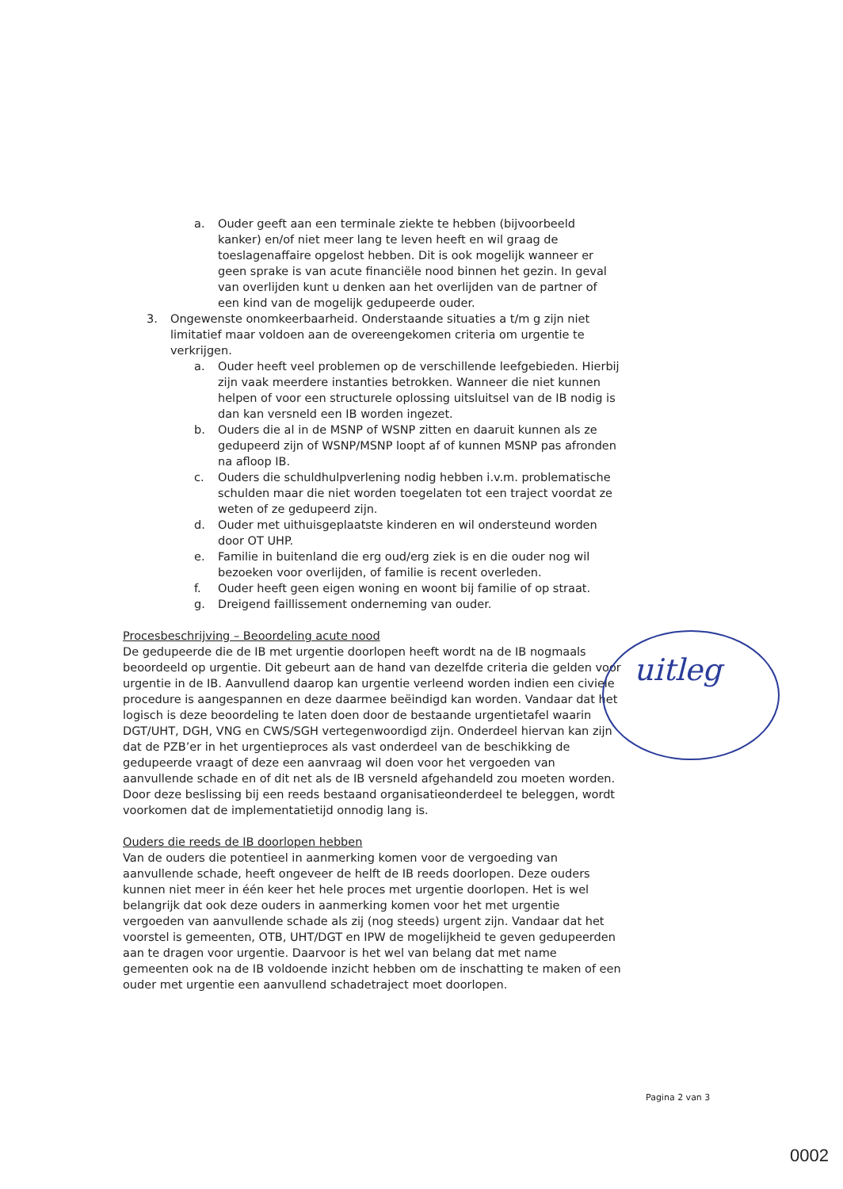a. Ouder geeft aan een terminale ziekte te hebben (bijvoorbeeld kanker) en/of niet meer lang te leven heeft en wil graag de toeslagenaffaire opgelost hebben. Dit is ook mogelijk wanneer er geen sprake is van acute financiële nood binnen het gezin. In geval van overlijden kunt u denken aan het overlijden van de partner of een kind van de mogelijk gedupeerde ouder.
3. Ongewenste onomkeerbaarheid. Onderstaande situaties a t/m g zijn niet limitatief maar voldoen aan de overeengekomen criteria om urgentie te verkrijgen.
a. Ouder heeft veel problemen op de verschillende leefgebieden. Hierbij zijn vaak meerdere instanties betrokken. Wanneer die niet kunnen helpen of voor een structurele oplossing uitsluitsel van de IB nodig is dan kan versneld een IB worden ingezet.
b. Ouders die al in de MSNP of WSNP zitten en daaruit kunnen als ze gedupeerd zijn of WSNP/MSNP loopt af of kunnen MSNP pas afronden na afloop IB.
c. Ouders die schuldhulpverlening nodig hebben i.v.m. problematische schulden maar die niet worden toegelaten tot een traject voordat ze weten of ze gedupeerd zijn.
d. Ouder met uithuisgeplaatste kinderen en wil ondersteund worden door OT UHP.
e. Familie in buitenland die erg oud/erg ziek is en die ouder nog wil bezoeken voor overlijden, of familie is recent overleden.
f. Ouder heeft geen eigen woning en woont bij familie of op straat.
g. Dreigend faillissement onderneming van ouder.
Procesbeschrijving – Beoordeling acute nood
De gedupeerde die de IB met urgentie doorlopen heeft wordt na de IB nogmaals beoordeeld op urgentie. Dit gebeurt aan de hand van dezelfde criteria die gelden voor urgentie in de IB. Aanvullend daarop kan urgentie verleend worden indien een civiele procedure is aangespannen en deze daarmee beëindigd kan worden. Vandaar dat het logisch is deze beoordeling te laten doen door de bestaande urgentietafel waarin DGT/UHT, DGH, VNG en CWS/SGH vertegenwoordigd zijn. Onderdeel hiervan kan zijn dat de PZB’er in het urgentieproces als vast onderdeel van de beschikking de gedupeerde vraagt of deze een aanvraag wil doen voor het vergoeden van aanvullende schade en of dit net als de IB versneld afgehandeld zou moeten worden. Door deze beslissing bij een reeds bestaand organisatieonderdeel te beleggen, wordt voorkomen dat de implementatietijd onnodig lang is.
Ouders die reeds de IB doorlopen hebben
Van de ouders die potentieel in aanmerking komen voor de vergoeding van aanvullende schade, heeft ongeveer de helft de IB reeds doorlopen. Deze ouders kunnen niet meer in één keer het hele proces met urgentie doorlopen. Het is wel belangrijk dat ook deze ouders in aanmerking komen voor het met urgentie vergoeden van aanvullende schade als zij (nog steeds) urgent zijn. Vandaar dat het voorstel is gemeenten, OTB, UHT/DGT en IPW de mogelijkheid te geven gedupeerden aan te dragen voor urgentie. Daarvoor is het wel van belang dat met name gemeenten ook na de IB voldoende inzicht hebben om de inschatting te maken of een ouder met urgentie een aanvullend schadetraject moet doorlopen.
uitleg
Pagina 2 van 3
0002